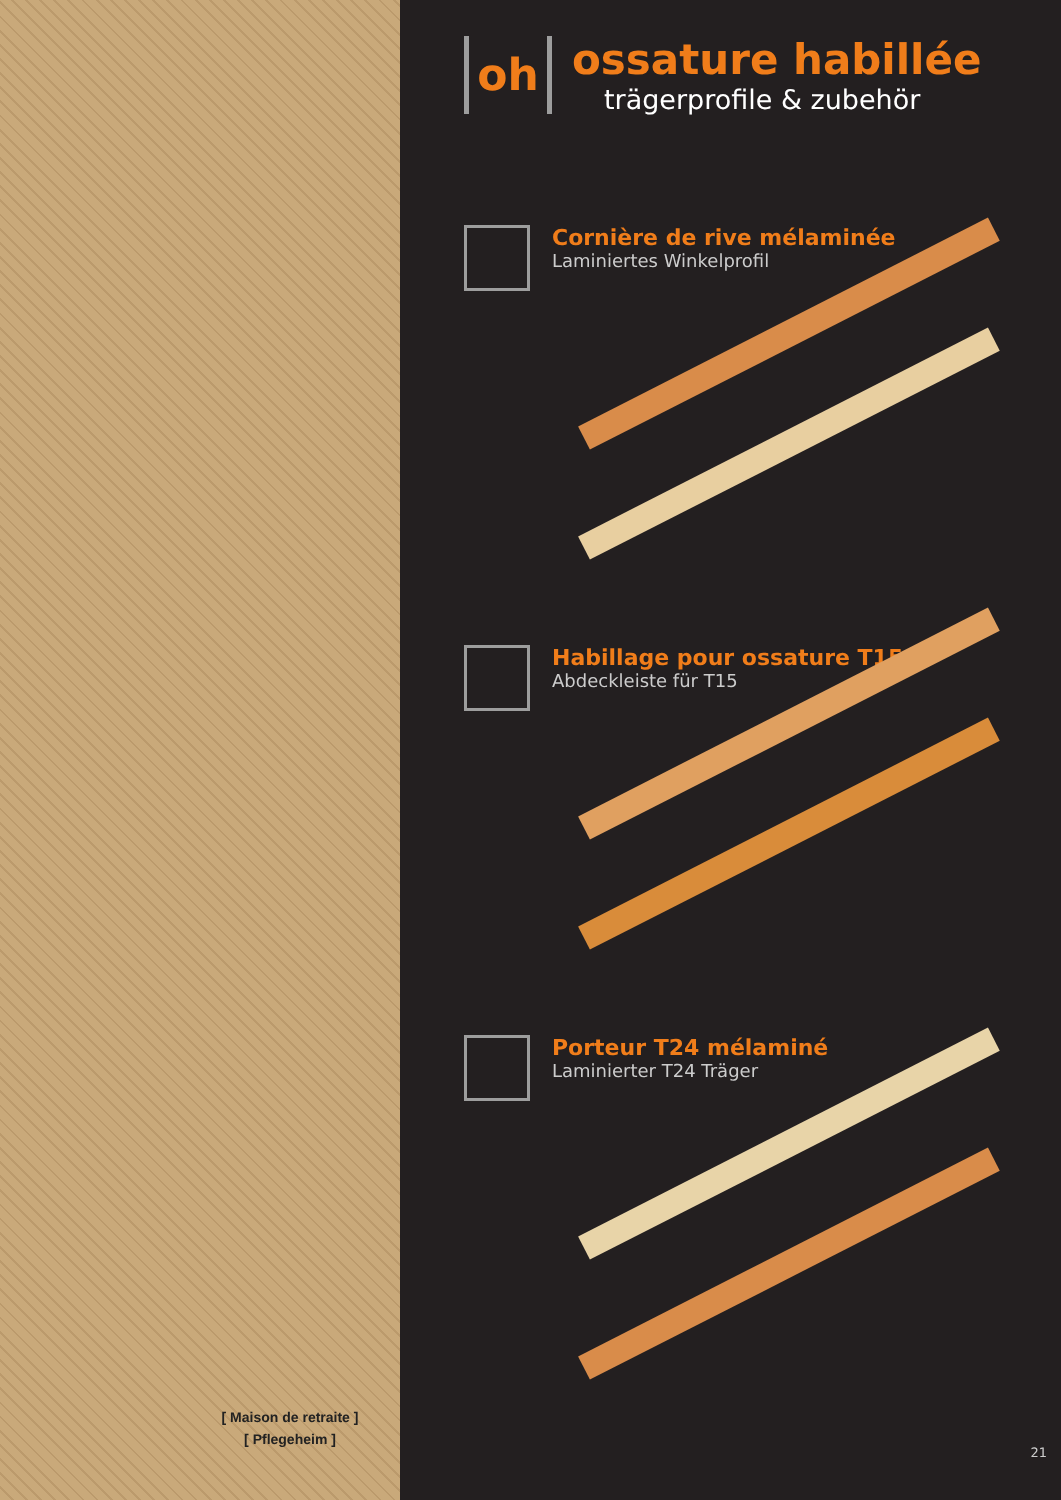[ Maison de retraite ]
[ Pflegeheim ]
oh
ossature habillée
trägerprofile & zubehör
Cornière de rive mélaminée
Laminiertes Winkelprofil
Habillage pour ossature T15
Abdeckleiste für T15
Porteur T24 mélaminé
Laminierter T24 Träger
21